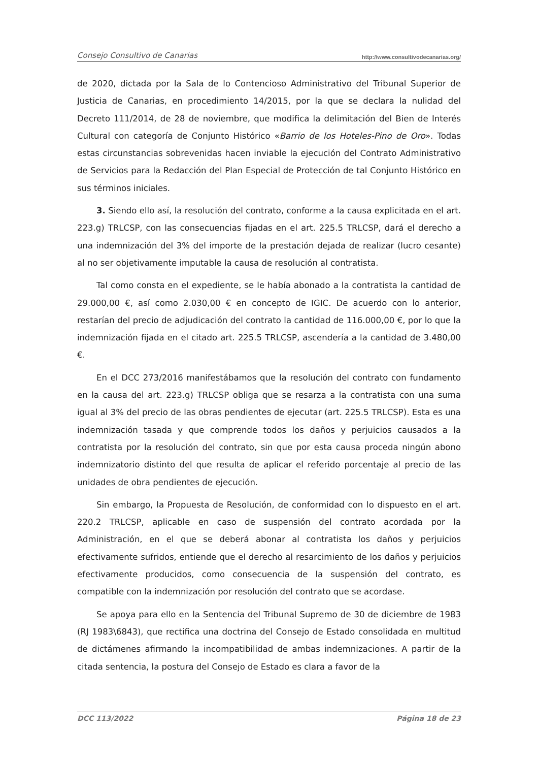Consejo Consultivo de Canarias http://www.consultivodecanarias.org/
de 2020, dictada por la Sala de lo Contencioso Administrativo del Tribunal Superior de Justicia de Canarias, en procedimiento 14/2015, por la que se declara la nulidad del Decreto 111/2014, de 28 de noviembre, que modifica la delimitación del Bien de Interés Cultural con categoría de Conjunto Histórico «Barrio de los Hoteles-Pino de Oro». Todas estas circunstancias sobrevenidas hacen inviable la ejecución del Contrato Administrativo de Servicios para la Redacción del Plan Especial de Protección de tal Conjunto Histórico en sus términos iniciales.
3. Siendo ello así, la resolución del contrato, conforme a la causa explicitada en el art. 223.g) TRLCSP, con las consecuencias fijadas en el art. 225.5 TRLCSP, dará el derecho a una indemnización del 3% del importe de la prestación dejada de realizar (lucro cesante) al no ser objetivamente imputable la causa de resolución al contratista.
Tal como consta en el expediente, se le había abonado a la contratista la cantidad de 29.000,00 €, así como 2.030,00 € en concepto de IGIC. De acuerdo con lo anterior, restarían del precio de adjudicación del contrato la cantidad de 116.000,00 €, por lo que la indemnización fijada en el citado art. 225.5 TRLCSP, ascendería a la cantidad de 3.480,00 €.
En el DCC 273/2016 manifestábamos que la resolución del contrato con fundamento en la causa del art. 223.g) TRLCSP obliga que se resarza a la contratista con una suma igual al 3% del precio de las obras pendientes de ejecutar (art. 225.5 TRLCSP). Esta es una indemnización tasada y que comprende todos los daños y perjuicios causados a la contratista por la resolución del contrato, sin que por esta causa proceda ningún abono indemnizatorio distinto del que resulta de aplicar el referido porcentaje al precio de las unidades de obra pendientes de ejecución.
Sin embargo, la Propuesta de Resolución, de conformidad con lo dispuesto en el art. 220.2 TRLCSP, aplicable en caso de suspensión del contrato acordada por la Administración, en el que se deberá abonar al contratista los daños y perjuicios efectivamente sufridos, entiende que el derecho al resarcimiento de los daños y perjuicios efectivamente producidos, como consecuencia de la suspensión del contrato, es compatible con la indemnización por resolución del contrato que se acordase.
Se apoya para ello en la Sentencia del Tribunal Supremo de 30 de diciembre de 1983 (RJ 1983\6843), que rectifica una doctrina del Consejo de Estado consolidada en multitud de dictámenes afirmando la incompatibilidad de ambas indemnizaciones. A partir de la citada sentencia, la postura del Consejo de Estado es clara a favor de la
DCC 113/2022 Página 18 de 23